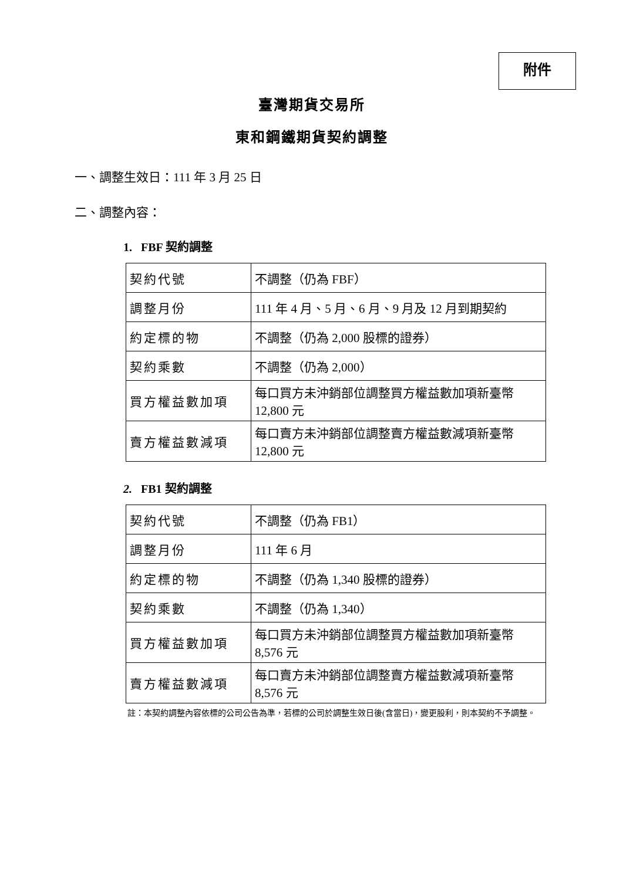附件
臺灣期貨交易所
東和鋼鐵期貨契約調整
一、調整生效日：111 年 3 月 25 日
二、調整內容：
1. FBF 契約調整
| 契約代號 | 不調整（仍為 FBF） |
| 調整月份 | 111 年 4 月、5 月、6 月、9 月及 12 月到期契約 |
| 約定標的物 | 不調整（仍為 2,000 股標的證券） |
| 契約乘數 | 不調整（仍為 2,000） |
| 買方權益數加項 | 每口買方未沖銷部位調整買方權益數加項新臺幣 12,800 元 |
| 賣方權益數減項 | 每口賣方未沖銷部位調整賣方權益數減項新臺幣 12,800 元 |
2. FB1 契約調整
| 契約代號 | 不調整（仍為 FB1） |
| 調整月份 | 111 年 6 月 |
| 約定標的物 | 不調整（仍為 1,340 股標的證券） |
| 契約乘數 | 不調整（仍為 1,340） |
| 買方權益數加項 | 每口買方未沖銷部位調整買方權益數加項新臺幣 8,576 元 |
| 賣方權益數減項 | 每口賣方未沖銷部位調整賣方權益數減項新臺幣 8,576 元 |
註：本契約調整內容依標的公司公告為準，若標的公司於調整生效日後(含當日)，變更股利，則本契約不予調整。